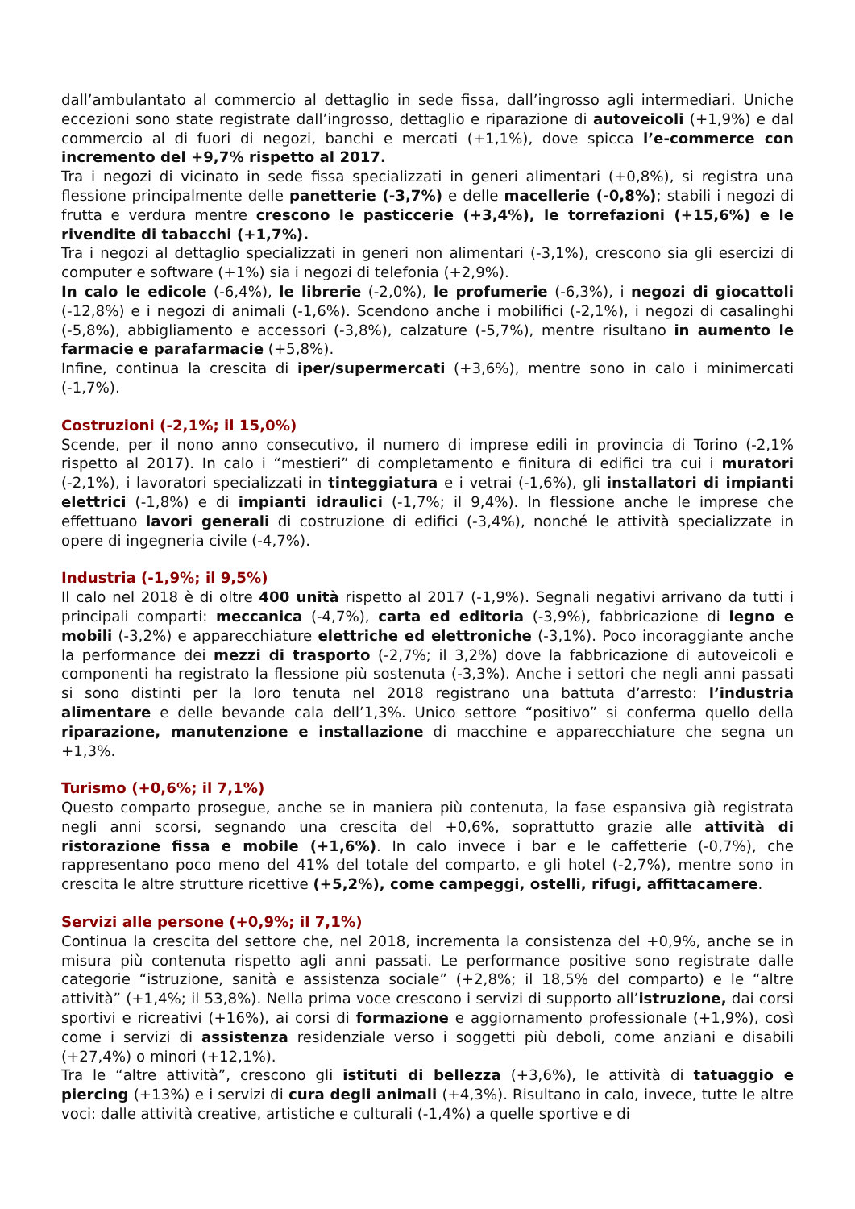dall’ambulantato al commercio al dettaglio in sede fissa, dall’ingrosso agli intermediari. Uniche eccezioni sono state registrate dall’ingrosso, dettaglio e riparazione di autoveicoli (+1,9%) e dal commercio al di fuori di negozi, banchi e mercati (+1,1%), dove spicca l’e-commerce con incremento del +9,7% rispetto al 2017.
Tra i negozi di vicinato in sede fissa specializzati in generi alimentari (+0,8%), si registra una flessione principalmente delle panetterie (-3,7%) e delle macellerie (-0,8%); stabili i negozi di frutta e verdura mentre crescono le pasticcerie (+3,4%), le torrefazioni (+15,6%) e le rivendite di tabacchi (+1,7%).
Tra i negozi al dettaglio specializzati in generi non alimentari (-3,1%), crescono sia gli esercizi di computer e software (+1%) sia i negozi di telefonia (+2,9%).
In calo le edicole (-6,4%), le librerie (-2,0%), le profumerie (-6,3%), i negozi di giocattoli (-12,8%) e i negozi di animali (-1,6%). Scendono anche i mobilifici (-2,1%), i negozi di casalinghi (-5,8%), abbigliamento e accessori (-3,8%), calzature (-5,7%), mentre risultano in aumento le farmacie e parafarmacie (+5,8%).
Infine, continua la crescita di iper/supermercati (+3,6%), mentre sono in calo i minimercati (-1,7%).
Costruzioni (-2,1%; il 15,0%)
Scende, per il nono anno consecutivo, il numero di imprese edili in provincia di Torino (-2,1% rispetto al 2017). In calo i “mestieri” di completamento e finitura di edifici tra cui i muratori (-2,1%), i lavoratori specializzati in tinteggiatura e i vetrai (-1,6%), gli installatori di impianti elettrici (-1,8%) e di impianti idraulici (-1,7%; il 9,4%). In flessione anche le imprese che effettuano lavori generali di costruzione di edifici (-3,4%), nonché le attività specializzate in opere di ingegneria civile (-4,7%).
Industria (-1,9%; il 9,5%)
Il calo nel 2018 è di oltre 400 unità rispetto al 2017 (-1,9%). Segnali negativi arrivano da tutti i principali comparti: meccanica (-4,7%), carta ed editoria (-3,9%), fabbricazione di legno e mobili (-3,2%) e apparecchiature elettriche ed elettroniche (-3,1%). Poco incoraggiante anche la performance dei mezzi di trasporto (-2,7%; il 3,2%) dove la fabbricazione di autoveicoli e componenti ha registrato la flessione più sostenuta (-3,3%). Anche i settori che negli anni passati si sono distinti per la loro tenuta nel 2018 registrano una battuta d’arresto: l’industria alimentare e delle bevande cala dell’1,3%. Unico settore “positivo” si conferma quello della riparazione, manutenzione e installazione di macchine e apparecchiature che segna un +1,3%.
Turismo (+0,6%; il 7,1%)
Questo comparto prosegue, anche se in maniera più contenuta, la fase espansiva già registrata negli anni scorsi, segnando una crescita del +0,6%, soprattutto grazie alle attività di ristorazione fissa e mobile (+1,6%). In calo invece i bar e le caffetterie (-0,7%), che rappresentano poco meno del 41% del totale del comparto, e gli hotel (-2,7%), mentre sono in crescita le altre strutture ricettive (+5,2%), come campeggi, ostelli, rifugi, affittacamere.
Servizi alle persone (+0,9%; il 7,1%)
Continua la crescita del settore che, nel 2018, incrementa la consistenza del +0,9%, anche se in misura più contenuta rispetto agli anni passati. Le performance positive sono registrate dalle categorie “istruzione, sanità e assistenza sociale” (+2,8%; il 18,5% del comparto) e le “altre attività” (+1,4%; il 53,8%). Nella prima voce crescono i servizi di supporto all’istruzione, dai corsi sportivi e ricreativi (+16%), ai corsi di formazione e aggiornamento professionale (+1,9%), così come i servizi di assistenza residenziale verso i soggetti più deboli, come anziani e disabili (+27,4%) o minori (+12,1%).
Tra le “altre attività”, crescono gli istituti di bellezza (+3,6%), le attività di tatuaggio e piercing (+13%) e i servizi di cura degli animali (+4,3%). Risultano in calo, invece, tutte le altre voci: dalle attività creative, artistiche e culturali (-1,4%) a quelle sportive e di